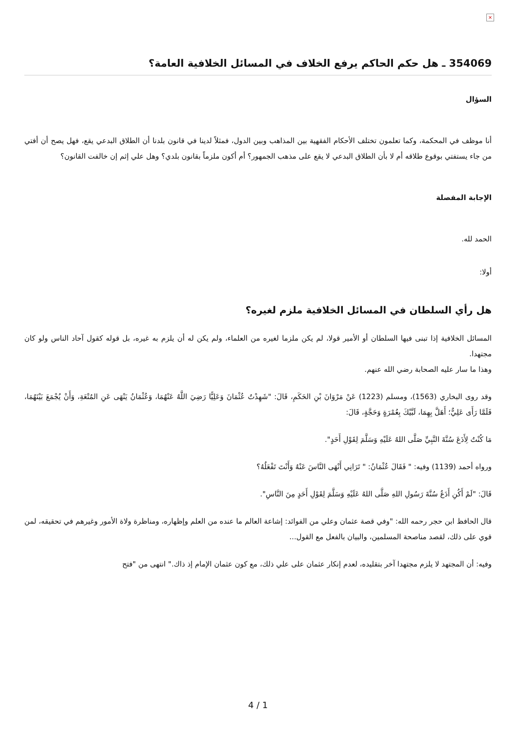×
354069 ـ هل حكم الحاكم يرفع الخلاف في المسائل الخلافية العامة؟
السؤال
أنا موظف في المحكمة، وكما تعلمون تختلف الأحكام الفقهية بين المذاهب وبين الدول، فمثلاً لدينا في قانون بلدنا أن الطلاق البدعي يقع، فهل يصح أن أفتي من جاء يستفتي بوقوع طلاقه أم لا بأن الطلاق البدعي لا يقع على مذهب الجمهور؟ أم أكون ملزماً بقانون بلدي؟ وهل علي إثم إن خالفت القانون؟
الإجابة المفصلة
الحمد لله.
أولا:
هل رأي السلطان في المسائل الخلافية ملزم لغيره؟
المسائل الخلافية إذا تبنى فيها السلطان أو الأمير قولا، لم يكن ملزما لغيره من العلماء، ولم يكن له أن يلزم به غيره، بل قوله كقول آحاد الناس ولو كان مجتهدا.
وهذا ما سار عليه الصحابة رضي الله عنهم.
وقد روى البخاري (1563)، ومسلم (1223) عَنْ مَرْوَانَ بْنِ الحَكَمِ، قَالَ: "شَهِدْتُ عُثْمَانَ وَعَلِيًّا رَضِيَ اللَّهُ عَنْهُمَا، وَعُثْمَانُ يَنْهَى عَنِ المُتْعَةِ، وَأَنْ يُجْمَعَ بَيْنَهُمَا، فَلَمَّا رَأَى عَلِيٌّ؛ أَهَلَّ بِهِمَا، لَبَّيْكَ بِعُمْرَةٍ وَحَجَّةٍ، قَالَ:
مَا كُنْتُ لِأَدَعَ سُنَّةَ النَّبِيِّ صَلَّى اللهُ عَلَيْهِ وَسَلَّمَ لِقَوْلِ أَحَدٍ".
ورواه أحمد (1139) وفيه: " فَقَالَ عُثْمَانُ: " تَرَانِي أَنْهَى النَّاسَ عَنْهُ وَأَنْتَ تَفْعَلُهُ؟
قَالَ: "لَمْ أَكُنِ أَدَعُ سُنَّةَ رَسُولِ اللهِ صَلَّى اللهُ عَلَيْهِ وَسَلَّمَ لِقَوْلِ أَحَدٍ مِنَ النَّاسِ".
قال الحافظ ابن حجر رحمه الله: "وفي قصة عثمان وعلي من الفوائد: إشاعة العالم ما عنده من العلم وإظهاره، ومناظرة ولاة الأمور وغيرهم في تحقيقه، لمن قوي على ذلك، لقصد مناصحة المسلمين، والبيان بالفعل مع القول...
وفيه: أن المجتهد لا يلزم مجتهدا آخر بتقليده، لعدم إنكار عثمان على علي ذلك، مع كون عثمان الإمام إذ ذاك." انتهى من "فتح
4 / 1